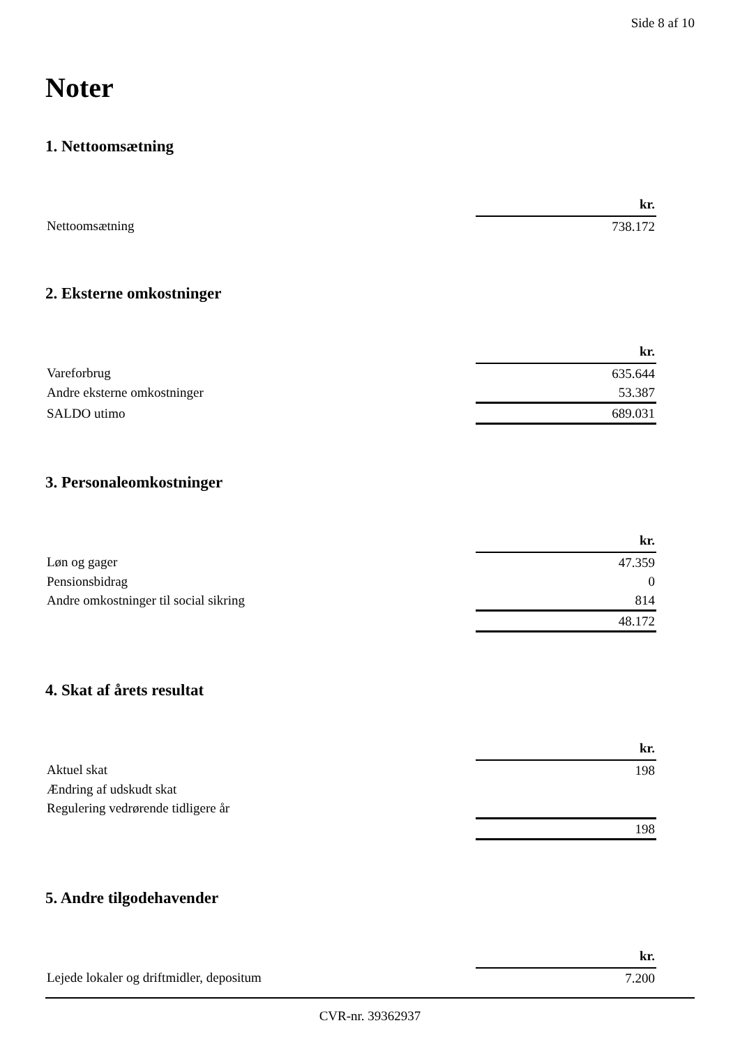Side 8 af 10
Noter
1. Nettoomsætning
| | kr. |
| Nettoomsætning | 738.172 |
2. Eksterne omkostninger
| | kr. |
| Vareforbrug | 635.644 |
| Andre eksterne omkostninger | 53.387 |
| SALDO utimo | 689.031 |
3. Personaleomkostninger
| | kr. |
| Løn og gager | 47.359 |
| Pensionsbidrag | 0 |
| Andre omkostninger til social sikring | 814 |
| | 48.172 |
4. Skat af årets resultat
| | kr. |
| Aktuel skat | 198 |
| Ændring af udskudt skat | |
| Regulering vedrørende tidligere år | |
| | 198 |
5. Andre tilgodehavender
| | kr. |
| Lejede lokaler og driftmidler, depositum | 7.200 |
CVR-nr. 39362937